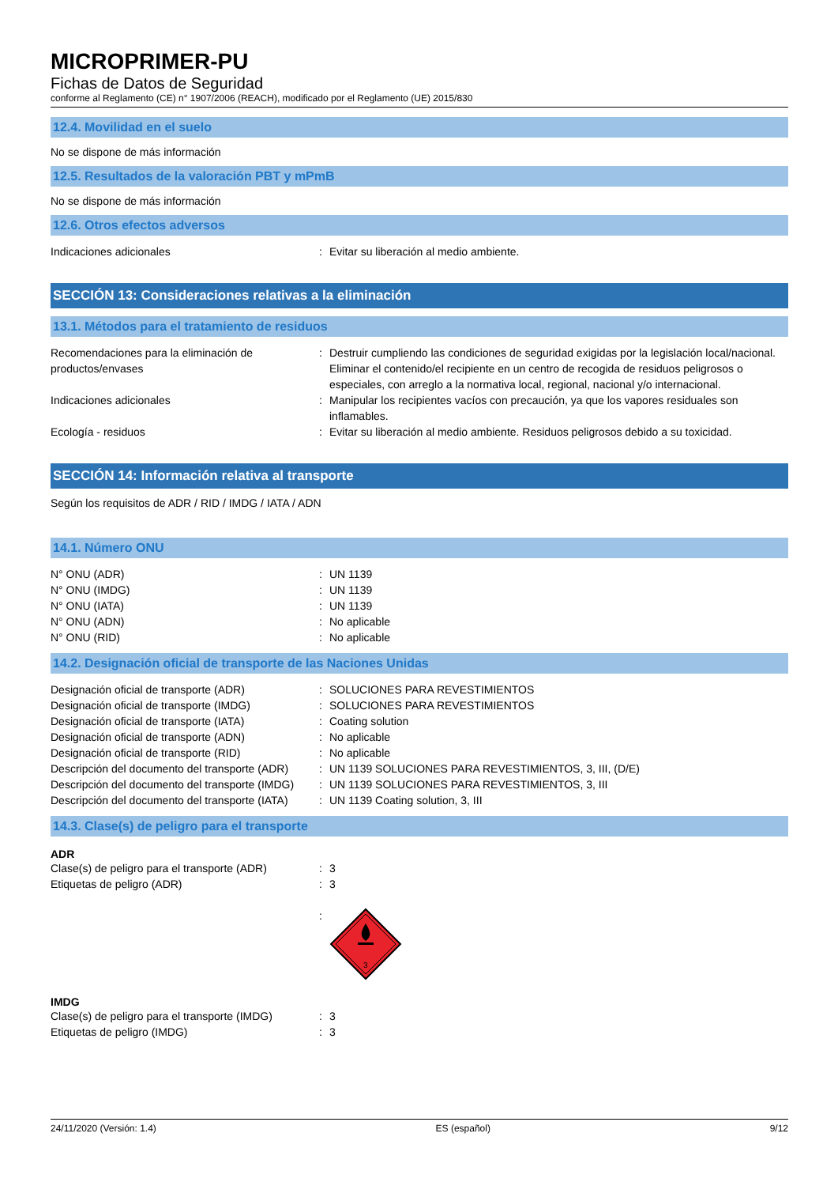MICROPRIMER-PU
Fichas de Datos de Seguridad
conforme al Reglamento (CE) n° 1907/2006 (REACH), modificado por el Reglamento (UE) 2015/830
12.4. Movilidad en el suelo
No se dispone de más información
12.5. Resultados de la valoración PBT y mPmB
No se dispone de más información
12.6. Otros efectos adversos
| Indicaciones adicionales | : | Evitar su liberación al medio ambiente. |
SECCIÓN 13: Consideraciones relativas a la eliminación
13.1. Métodos para el tratamiento de residuos
| Recomendaciones para la eliminación de productos/envases | : | Destruir cumpliendo las condiciones de seguridad exigidas por la legislación local/nacional. Eliminar el contenido/el recipiente en un centro de recogida de residuos peligrosos o especiales, con arreglo a la normativa local, regional, nacional y/o internacional. |
| Indicaciones adicionales | : | Manipular los recipientes vacíos con precaución, ya que los vapores residuales son inflamables. |
| Ecología - residuos | : | Evitar su liberación al medio ambiente. Residuos peligrosos debido a su toxicidad. |
SECCIÓN 14: Información relativa al transporte
Según los requisitos de ADR / RID / IMDG / IATA / ADN
14.1. Número ONU
| N° ONU (ADR) | : | UN 1139 |
| N° ONU (IMDG) | : | UN 1139 |
| N° ONU (IATA) | : | UN 1139 |
| N° ONU (ADN) | : | No aplicable |
| N° ONU (RID) | : | No aplicable |
14.2. Designación oficial de transporte de las Naciones Unidas
| Designación oficial de transporte (ADR) | : | SOLUCIONES PARA REVESTIMIENTOS |
| Designación oficial de transporte (IMDG) | : | SOLUCIONES PARA REVESTIMIENTOS |
| Designación oficial de transporte (IATA) | : | Coating solution |
| Designación oficial de transporte (ADN) | : | No aplicable |
| Designación oficial de transporte (RID) | : | No aplicable |
| Descripción del documento del transporte (ADR) | : | UN 1139 SOLUCIONES PARA REVESTIMIENTOS, 3, III, (D/E) |
| Descripción del documento del transporte (IMDG) | : | UN 1139 SOLUCIONES PARA REVESTIMIENTOS, 3, III |
| Descripción del documento del transporte (IATA) | : | UN 1139 Coating solution, 3, III |
14.3. Clase(s) de peligro para el transporte
ADR
| Clase(s) de peligro para el transporte (ADR) | : | 3 |
| Etiquetas de peligro (ADR) | : | 3 |
| | : | 3 |
IMDG
| Clase(s) de peligro para el transporte (IMDG) | : | 3 |
| Etiquetas de peligro (IMDG) | : | 3 |
24/11/2020 (Versión: 1.4) ES (español) 9/12